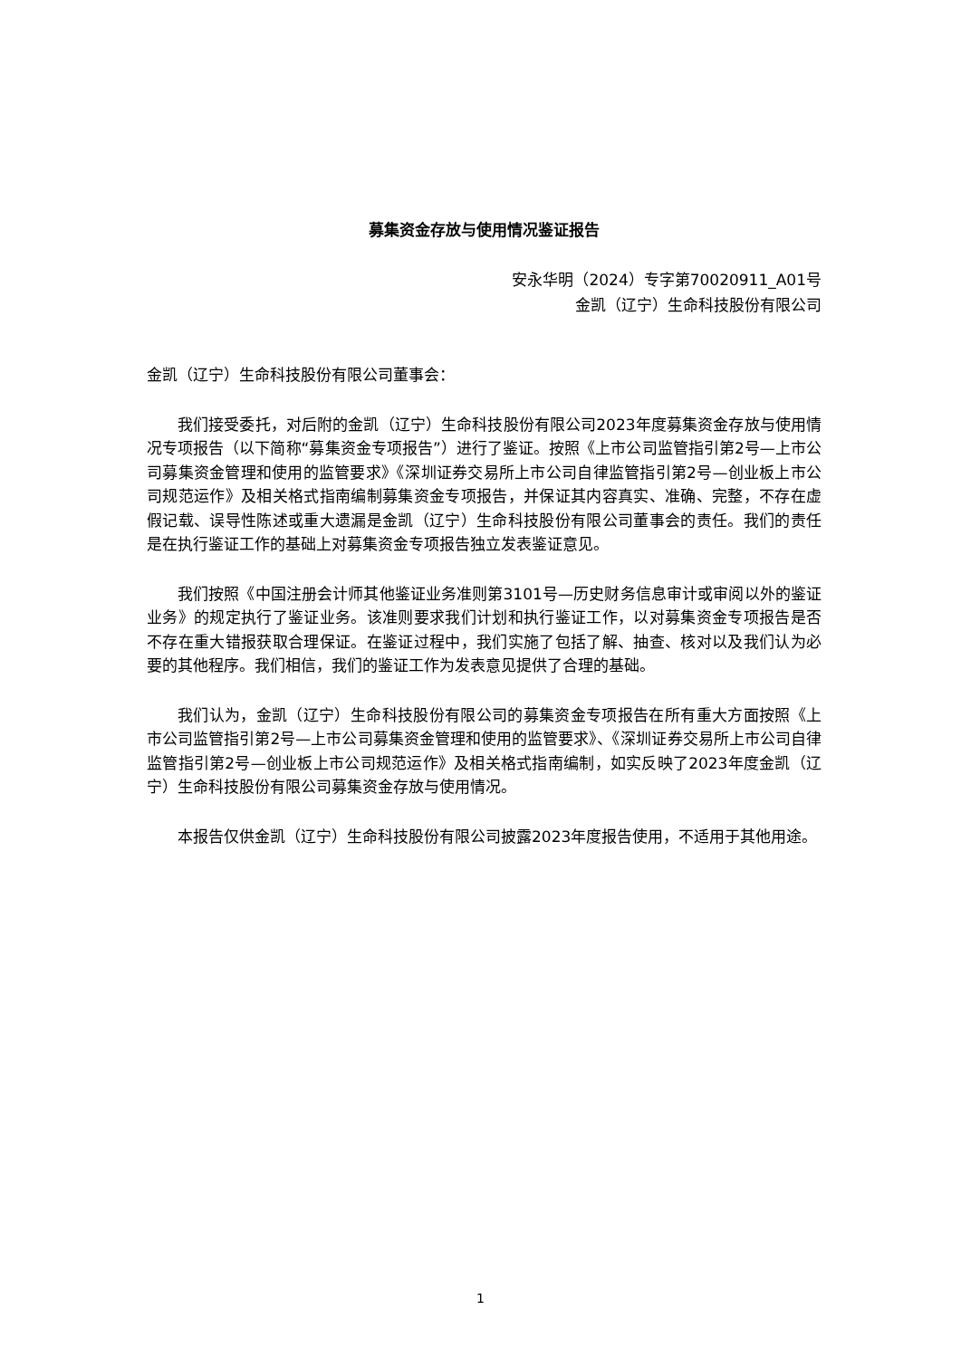募集资金存放与使用情况鉴证报告
安永华明（2024）专字第70020911_A01号
金凯（辽宁）生命科技股份有限公司
金凯（辽宁）生命科技股份有限公司董事会：
我们接受委托，对后附的金凯（辽宁）生命科技股份有限公司2023年度募集资金存放与使用情况专项报告（以下简称“募集资金专项报告”）进行了鉴证。按照《上市公司监管指引第2号—上市公司募集资金管理和使用的监管要求》《深圳证券交易所上市公司自律监管指引第2号—创业板上市公司规范运作》及相关格式指南编制募集资金专项报告，并保证其内容真实、准确、完整，不存在虚假记载、误导性陈述或重大遗漏是金凯（辽宁）生命科技股份有限公司董事会的责任。我们的责任是在执行鉴证工作的基础上对募集资金专项报告独立发表鉴证意见。
我们按照《中国注册会计师其他鉴证业务准则第3101号—历史财务信息审计或审阅以外的鉴证业务》的规定执行了鉴证业务。该准则要求我们计划和执行鉴证工作，以对募集资金专项报告是否不存在重大错报获取合理保证。在鉴证过程中，我们实施了包括了解、抽查、核对以及我们认为必要的其他程序。我们相信，我们的鉴证工作为发表意见提供了合理的基础。
我们认为，金凯（辽宁）生命科技股份有限公司的募集资金专项报告在所有重大方面按照《上市公司监管指引第2号—上市公司募集资金管理和使用的监管要求》、《深圳证券交易所上市公司自律监管指引第2号—创业板上市公司规范运作》及相关格式指南编制，如实反映了2023年度金凯（辽宁）生命科技股份有限公司募集资金存放与使用情况。
本报告仅供金凯（辽宁）生命科技股份有限公司披露2023年度报告使用，不适用于其他用途。
1